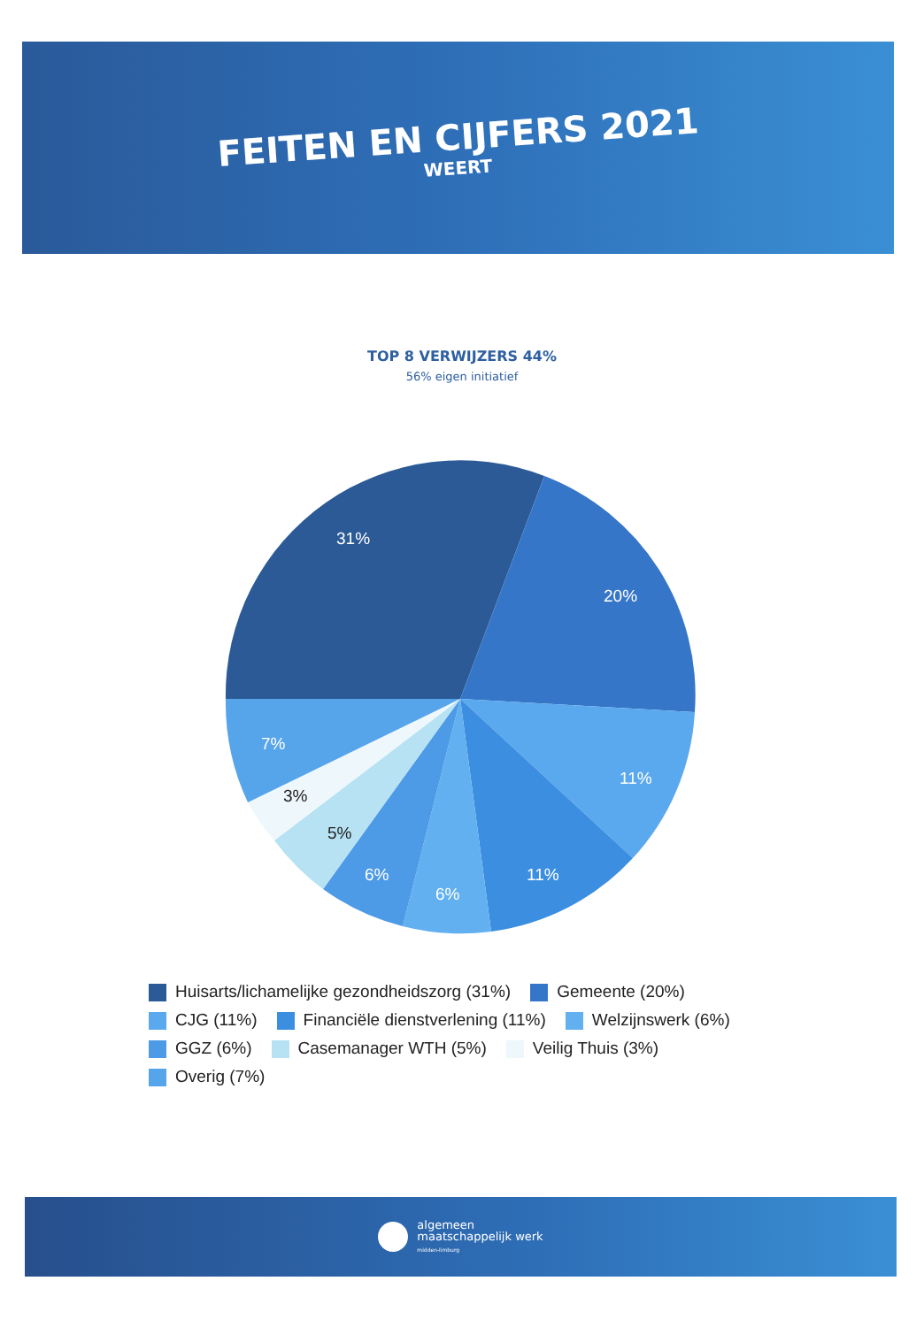FEITEN EN CIJFERS 2021
WEERT
TOP 8 VERWIJZERS 44%
56% eigen initiatief
31%
20%
11%
11%
6%
6%
5%
3%
7%
Huisarts/lichamelijke gezondheidszorg (31%) Gemeente (20%) CJG (11%) Financiële dienstverlening (11%) Welzijnswerk (6%) GGZ (6%) Casemanager WTH (5%) Veilig Thuis (3%) Overig (7%)
algemeen
maatschappelijk werk
midden-limburg